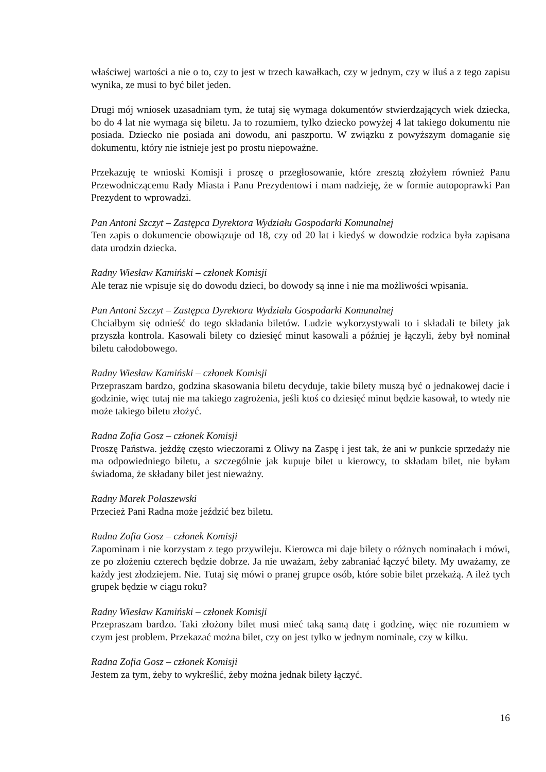właściwej wartości a nie o to, czy to jest w trzech kawałkach, czy w jednym, czy w iluś a z tego zapisu wynika, ze musi to być bilet jeden.
Drugi mój wniosek uzasadniam tym, że tutaj się wymaga dokumentów stwierdzających wiek dziecka, bo do 4 lat nie wymaga się biletu. Ja to rozumiem, tylko dziecko powyżej 4 lat takiego dokumentu nie posiada. Dziecko nie posiada ani dowodu, ani paszportu. W związku z powyższym domaganie się dokumentu, który nie istnieje jest po prostu niepoważne.
Przekazuję te wnioski Komisji i proszę o przegłosowanie, które zresztą złożyłem również Panu Przewodniczącemu Rady Miasta i Panu Prezydentowi i mam nadzieję, że w formie autopoprawki Pan Prezydent to wprowadzi.
Pan Antoni Szczyt – Zastępca Dyrektora Wydziału Gospodarki Komunalnej
Ten zapis o dokumencie obowiązuje od 18, czy od 20 lat i kiedyś w dowodzie rodzica była zapisana data urodzin dziecka.
Radny Wiesław Kamiński – członek Komisji
Ale teraz nie wpisuje się do dowodu dzieci, bo dowody są inne i nie ma możliwości wpisania.
Pan Antoni Szczyt – Zastępca Dyrektora Wydziału Gospodarki Komunalnej
Chciałbym się odnieść do tego składania biletów. Ludzie wykorzystywali to i składali te bilety jak przyszła kontrola. Kasowali bilety co dziesięć minut kasowali a później je łączyli, żeby był nominał biletu całodobowego.
Radny Wiesław Kamiński – członek Komisji
Przepraszam bardzo, godzina skasowania biletu decyduje, takie bilety muszą być o jednakowej dacie i godzinie, więc tutaj nie ma takiego zagrożenia, jeśli ktoś co dziesięć minut będzie kasował, to wtedy nie może takiego biletu złożyć.
Radna Zofia Gosz – członek Komisji
Proszę Państwa. jeżdżę często wieczorami z Oliwy na Zaspę i jest tak, że ani w punkcie sprzedaży nie ma odpowiedniego biletu, a szczególnie jak kupuje bilet u kierowcy, to składam bilet, nie byłam świadoma, że składany bilet jest nieważny.
Radny Marek Polaszewski
Przecież Pani Radna może jeździć bez biletu.
Radna Zofia Gosz – członek Komisji
Zapominam i nie korzystam z tego przywileju. Kierowca mi daje bilety o różnych nominałach i mówi, ze po złożeniu czterech będzie dobrze. Ja nie uważam, żeby zabraniać łączyć bilety. My uważamy, ze każdy jest złodziejem. Nie. Tutaj się mówi o pranej grupce osób, które sobie bilet przekażą. A ileż tych grupek będzie w ciągu roku?
Radny Wiesław Kamiński – członek Komisji
Przepraszam bardzo. Taki złożony bilet musi mieć taką samą datę i godzinę, więc nie rozumiem w czym jest problem. Przekazać można bilet, czy on jest tylko w jednym nominale, czy w kilku.
Radna Zofia Gosz – członek Komisji
Jestem za tym, żeby to wykreślić, żeby można jednak bilety łączyć.
16